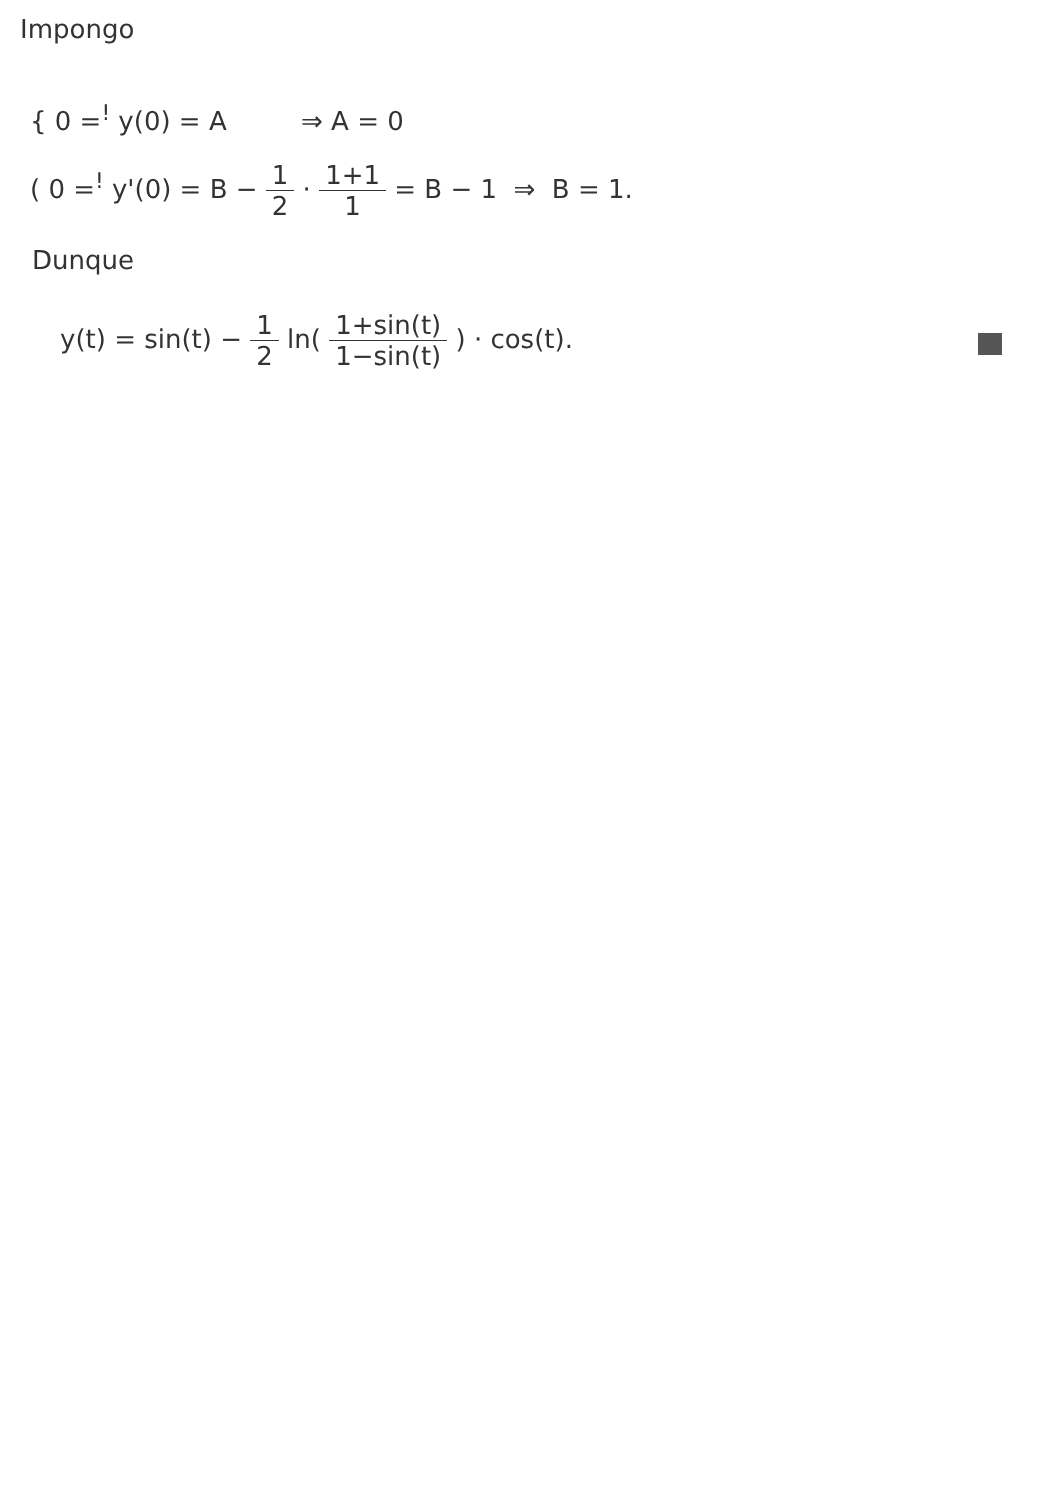Impongo
{ 0 =<sup>!</sup> y(0) = A ⇒ A = 0
( 0 =<sup>!</sup> y'(0) = B − 1 2 · 1+1 1 = B − 1 ⇒ B = 1.
Dunque
y(t) = sin(t) − 1 2 ln( 1+sin(t) 1−sin(t) ) · cos(t).